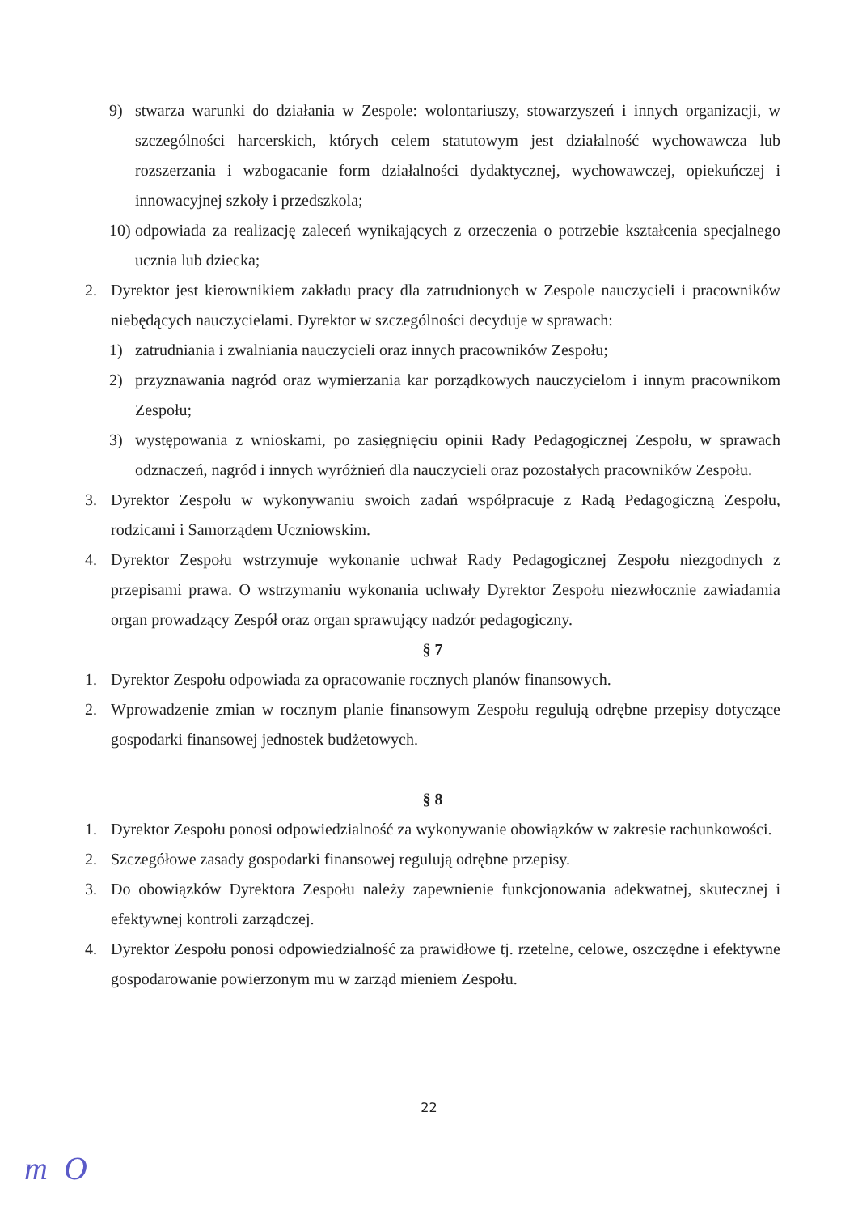9) stwarza warunki do działania w Zespole: wolontariuszy, stowarzyszeń i innych organizacji, w szczególności harcerskich, których celem statutowym jest działalność wychowawcza lub rozszerzania i wzbogacanie form działalności dydaktycznej, wychowawczej, opiekuńczej i innowacyjnej szkoły i przedszkola;
10) odpowiada za realizację zaleceń wynikających z orzeczenia o potrzebie kształcenia specjalnego ucznia lub dziecka;
2. Dyrektor jest kierownikiem zakładu pracy dla zatrudnionych w Zespole nauczycieli i pracowników niebędących nauczycielami. Dyrektor w szczególności decyduje w sprawach:
1) zatrudniania i zwalniania nauczycieli oraz innych pracowników Zespołu;
2) przyznawania nagród oraz wymierzania kar porządkowych nauczycielom i innym pracownikom Zespołu;
3) występowania z wnioskami, po zasięgnięciu opinii Rady Pedagogicznej Zespołu, w sprawach odznaczeń, nagród i innych wyróżnień dla nauczycieli oraz pozostałych pracowników Zespołu.
3. Dyrektor Zespołu w wykonywaniu swoich zadań współpracuje z Radą Pedagogiczną Zespołu, rodzicami i Samorządem Uczniowskim.
4. Dyrektor Zespołu wstrzymuje wykonanie uchwał Rady Pedagogicznej Zespołu niezgodnych z przepisami prawa. O wstrzymaniu wykonania uchwały Dyrektor Zespołu niezwłocznie zawiadamia organ prowadzący Zespół oraz organ sprawujący nadzór pedagogiczny.
§ 7
1. Dyrektor Zespołu odpowiada za opracowanie rocznych planów finansowych.
2. Wprowadzenie zmian w rocznym planie finansowym Zespołu regulują odrębne przepisy dotyczące gospodarki finansowej jednostek budżetowych.
§ 8
1. Dyrektor Zespołu ponosi odpowiedzialność za wykonywanie obowiązków w zakresie rachunkowości.
2. Szczegółowe zasady gospodarki finansowej regulują odrębne przepisy.
3. Do obowiązków Dyrektora Zespołu należy zapewnienie funkcjonowania adekwatnej, skutecznej i efektywnej kontroli zarządczej.
4. Dyrektor Zespołu ponosi odpowiedzialność za prawidłowe tj. rzetelne, celowe, oszczędne i efektywne gospodarowanie powierzonym mu w zarząd mieniem Zespołu.
22
m O